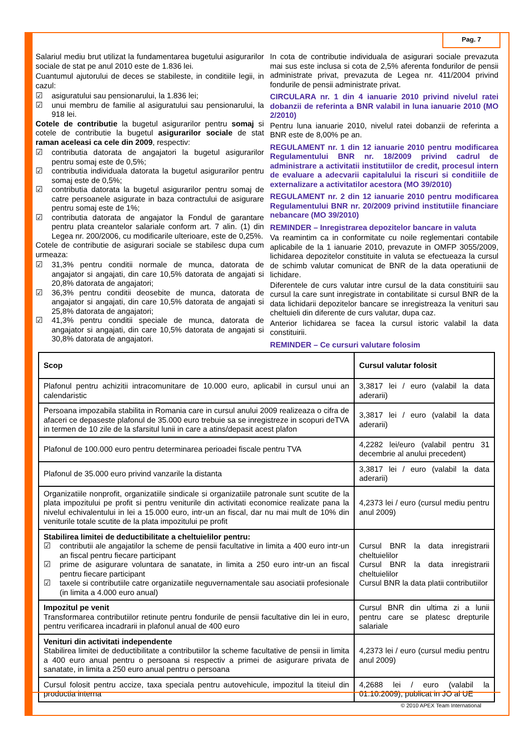Pag. 7
Salariul mediu brut utilizat la fundamentarea bugetului asigurarilor sociale de stat pe anul 2010 este de 1.836 lei.
Cuantumul ajutorului de deces se stabileste, in conditiile legii, in cazul:
☑ asiguratului sau pensionarului, la 1.836 lei;
☑ unui membru de familie al asiguratului sau pensionarului, la 918 lei.
Cotele de contributie la bugetul asigurarilor pentru somaj si cotele de contributie la bugetul asigurarilor sociale de stat raman aceleasi ca cele din 2009, respectiv:
☑ contributia datorata de angajatori la bugetul asigurarilor pentru somaj este de 0,5%;
☑ contributia individuala datorata la bugetul asigurarilor pentru somaj este de 0,5%;
☑ contributia datorata la bugetul asigurarilor pentru somaj de catre persoanele asigurate in baza contractului de asigurare pentru somaj este de 1%;
☑ contributia datorata de angajator la Fondul de garantare pentru plata creantelor salariale conform art. 7 alin. (1) din Legea nr. 200/2006, cu modificarile ulterioare, este de 0,25%.
Cotele de contributie de asigurari sociale se stabilesc dupa cum urmeaza:
☑ 31,3% pentru conditii normale de munca, datorata de angajator si angajati, din care 10,5% datorata de angajati si 20,8% datorata de angajatori;
☑ 36,3% pentru conditii deosebite de munca, datorata de angajator si angajati, din care 10,5% datorata de angajati si 25,8% datorata de angajatori;
☑ 41,3% pentru conditii speciale de munca, datorata de angajator si angajati, din care 10,5% datorata de angajati si 30,8% datorata de angajatori.
In cota de contributie individuala de asigurari sociale prevazuta mai sus este inclusa si cota de 2,5% aferenta fondurilor de pensii administrate privat, prevazuta de Legea nr. 411/2004 privind fondurile de pensii administrate privat.
CIRCULARA nr. 1 din 4 ianuarie 2010 privind nivelul ratei dobanzii de referinta a BNR valabil in luna ianuarie 2010 (MO 2/2010)
Pentru luna ianuarie 2010, nivelul ratei dobanzii de referinta a BNR este de 8,00% pe an.
REGULAMENT nr. 1 din 12 ianuarie 2010 pentru modificarea Regulamentului BNR nr. 18/2009 privind cadrul de administrare a activitatii institutiilor de credit, procesul intern de evaluare a adecvarii capitalului la riscuri si conditiile de externalizare a activitatilor acestora (MO 39/2010)
REGULAMENT nr. 2 din 12 ianuarie 2010 pentru modificarea Regulamentului BNR nr. 20/2009 privind institutiile financiare nebancare (MO 39/2010)
REMINDER – Inregistrarea depozitelor bancare in valuta
Va reamintim ca in conformitate cu noile reglementari contabile aplicabile de la 1 ianuarie 2010, prevazute in OMFP 3055/2009, lichidarea depozitelor constituite in valuta se efectueaza la cursul de schimb valutar comunicat de BNR de la data operatiunii de lichidare.
Diferentele de curs valutar intre cursul de la data constituirii sau cursul la care sunt inregistrate in contabilitate si cursul BNR de la data lichidarii depozitelor bancare se inregistreaza la venituri sau cheltuieli din diferente de curs valutar, dupa caz.
Anterior lichidarea se facea la cursul istoric valabil la data constituirii.
REMINDER – Ce cursuri valutare folosim
| Scop | Cursul valutar folosit |
| --- | --- |
| Plafonul pentru achizitii intracomunitare de 10.000 euro, aplicabil in cursul unui an calendaristic | 3,3817 lei / euro (valabil la data aderarii) |
| Persoana impozabila stabilita in Romania care in cursul anului 2009 realizeaza o cifra de afaceri ce depaseste plafonul de 35.000 euro trebuie sa se inregistreze in scopuri deTVA in termen de 10 zile de la sfarsitul lunii in care a atins/depasit acest plafon | 3,3817 lei / euro (valabil la data aderarii) |
| Plafonul de 100.000 euro pentru determinarea perioadei fiscale pentru TVA | 4,2282 lei/euro (valabil pentru 31 decembrie al anului precedent) |
| Plafonul de 35.000 euro privind vanzarile la distanta | 3,3817 lei / euro (valabil la data aderarii) |
| Organizatiile nonprofit, organizatiile sindicale si organizatiile patronale sunt scutite de la plata impozitului pe profit si pentru veniturile din activitati economice realizate pana la nivelul echivalentului in lei a 15.000 euro, intr-un an fiscal, dar nu mai mult de 10% din veniturile totale scutite de la plata impozitului pe profit | 4,2373 lei / euro (cursul mediu pentru anul 2009) |
| Stabilirea limitei de deductibilitate a cheltuielilor pentru: ☑ contributii ale angajatilor la scheme de pensii facultative in limita a 400 euro intr-un an fiscal pentru fiecare participant ☑ prime de asigurare voluntara de sanatate, in limita a 250 euro intr-un an fiscal pentru fiecare participant ☑ taxele si contributiile catre organizatiile neguvernamentale sau asociatii profesionale (in limita a 4.000 euro anual) | Cursul BNR la data inregistrarii cheltuielilor Cursul BNR la data inregistrarii cheltuielilor Cursul BNR la data platii contributiilor |
| Impozitul pe venit Transformarea contributiilor retinute pentru fondurile de pensii facultative din lei in euro, pentru verificarea incadrarii in plafonul anual de 400 euro | Cursul BNR din ultima zi a lunii pentru care se platesc drepturile salariale |
| Venituri din activitati independente Stabilirea limitei de deductibilitate a contributiilor la scheme facultative de pensii in limita a 400 euro anual pentru o persoana si respectiv a primei de asigurare privata de sanatate, in limita a 250 euro anual pentru o persoana | 4,2373 lei / euro (cursul mediu pentru anul 2009) |
| Cursul folosit pentru accize, taxa speciala pentru autovehicule, impozitul la titeiul din productia interna | 4,2688 lei / euro (valabil la 01.10.2009), publicat in JO al UE |
© 2010 APEX Team International